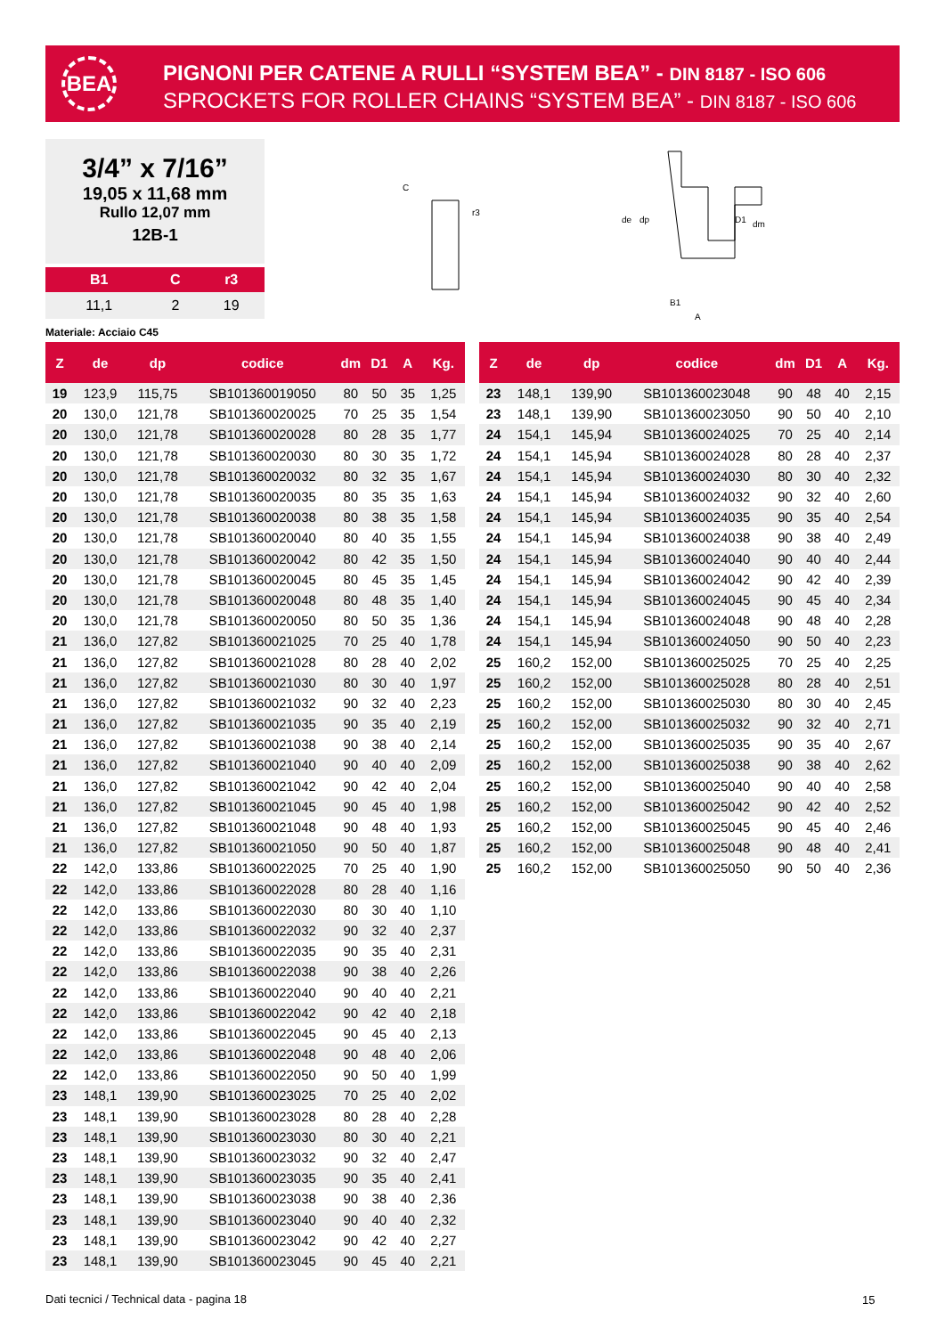BEA
PIGNONI PER CATENE A RULLI “SYSTEM BEA” - DIN 8187 - ISO 606
SPROCKETS FOR ROLLER CHAINS “SYSTEM BEA” - DIN 8187 - ISO 606
3/4” x 7/16”
19,05 x 11,68 mm
Rullo 12,07 mm
12B-1
| B1 | C | r3 |
| --- | --- | --- |
| 11,1 | 2 | 19 |
Materiale: Acciaio C45
C
r3
de
dp
D1
dm
B1
A
| Z | de | dp | codice | dm | D1 | A | Kg. |
| --- | --- | --- | --- | --- | --- | --- | --- |
| 19 | 123,9 | 115,75 | SB101360019050 | 80 | 50 | 35 | 1,25 |
| 20 | 130,0 | 121,78 | SB101360020025 | 70 | 25 | 35 | 1,54 |
| 20 | 130,0 | 121,78 | SB101360020028 | 80 | 28 | 35 | 1,77 |
| 20 | 130,0 | 121,78 | SB101360020030 | 80 | 30 | 35 | 1,72 |
| 20 | 130,0 | 121,78 | SB101360020032 | 80 | 32 | 35 | 1,67 |
| 20 | 130,0 | 121,78 | SB101360020035 | 80 | 35 | 35 | 1,63 |
| 20 | 130,0 | 121,78 | SB101360020038 | 80 | 38 | 35 | 1,58 |
| 20 | 130,0 | 121,78 | SB101360020040 | 80 | 40 | 35 | 1,55 |
| 20 | 130,0 | 121,78 | SB101360020042 | 80 | 42 | 35 | 1,50 |
| 20 | 130,0 | 121,78 | SB101360020045 | 80 | 45 | 35 | 1,45 |
| 20 | 130,0 | 121,78 | SB101360020048 | 80 | 48 | 35 | 1,40 |
| 20 | 130,0 | 121,78 | SB101360020050 | 80 | 50 | 35 | 1,36 |
| 21 | 136,0 | 127,82 | SB101360021025 | 70 | 25 | 40 | 1,78 |
| 21 | 136,0 | 127,82 | SB101360021028 | 80 | 28 | 40 | 2,02 |
| 21 | 136,0 | 127,82 | SB101360021030 | 80 | 30 | 40 | 1,97 |
| 21 | 136,0 | 127,82 | SB101360021032 | 90 | 32 | 40 | 2,23 |
| 21 | 136,0 | 127,82 | SB101360021035 | 90 | 35 | 40 | 2,19 |
| 21 | 136,0 | 127,82 | SB101360021038 | 90 | 38 | 40 | 2,14 |
| 21 | 136,0 | 127,82 | SB101360021040 | 90 | 40 | 40 | 2,09 |
| 21 | 136,0 | 127,82 | SB101360021042 | 90 | 42 | 40 | 2,04 |
| 21 | 136,0 | 127,82 | SB101360021045 | 90 | 45 | 40 | 1,98 |
| 21 | 136,0 | 127,82 | SB101360021048 | 90 | 48 | 40 | 1,93 |
| 21 | 136,0 | 127,82 | SB101360021050 | 90 | 50 | 40 | 1,87 |
| 22 | 142,0 | 133,86 | SB101360022025 | 70 | 25 | 40 | 1,90 |
| 22 | 142,0 | 133,86 | SB101360022028 | 80 | 28 | 40 | 1,16 |
| 22 | 142,0 | 133,86 | SB101360022030 | 80 | 30 | 40 | 1,10 |
| 22 | 142,0 | 133,86 | SB101360022032 | 90 | 32 | 40 | 2,37 |
| 22 | 142,0 | 133,86 | SB101360022035 | 90 | 35 | 40 | 2,31 |
| 22 | 142,0 | 133,86 | SB101360022038 | 90 | 38 | 40 | 2,26 |
| 22 | 142,0 | 133,86 | SB101360022040 | 90 | 40 | 40 | 2,21 |
| 22 | 142,0 | 133,86 | SB101360022042 | 90 | 42 | 40 | 2,18 |
| 22 | 142,0 | 133,86 | SB101360022045 | 90 | 45 | 40 | 2,13 |
| 22 | 142,0 | 133,86 | SB101360022048 | 90 | 48 | 40 | 2,06 |
| 22 | 142,0 | 133,86 | SB101360022050 | 90 | 50 | 40 | 1,99 |
| 23 | 148,1 | 139,90 | SB101360023025 | 70 | 25 | 40 | 2,02 |
| 23 | 148,1 | 139,90 | SB101360023028 | 80 | 28 | 40 | 2,28 |
| 23 | 148,1 | 139,90 | SB101360023030 | 80 | 30 | 40 | 2,21 |
| 23 | 148,1 | 139,90 | SB101360023032 | 90 | 32 | 40 | 2,47 |
| 23 | 148,1 | 139,90 | SB101360023035 | 90 | 35 | 40 | 2,41 |
| 23 | 148,1 | 139,90 | SB101360023038 | 90 | 38 | 40 | 2,36 |
| 23 | 148,1 | 139,90 | SB101360023040 | 90 | 40 | 40 | 2,32 |
| 23 | 148,1 | 139,90 | SB101360023042 | 90 | 42 | 40 | 2,27 |
| 23 | 148,1 | 139,90 | SB101360023045 | 90 | 45 | 40 | 2,21 |
| Z | de | dp | codice | dm | D1 | A | Kg. |
| --- | --- | --- | --- | --- | --- | --- | --- |
| 23 | 148,1 | 139,90 | SB101360023048 | 90 | 48 | 40 | 2,15 |
| 23 | 148,1 | 139,90 | SB101360023050 | 90 | 50 | 40 | 2,10 |
| 24 | 154,1 | 145,94 | SB101360024025 | 70 | 25 | 40 | 2,14 |
| 24 | 154,1 | 145,94 | SB101360024028 | 80 | 28 | 40 | 2,37 |
| 24 | 154,1 | 145,94 | SB101360024030 | 80 | 30 | 40 | 2,32 |
| 24 | 154,1 | 145,94 | SB101360024032 | 90 | 32 | 40 | 2,60 |
| 24 | 154,1 | 145,94 | SB101360024035 | 90 | 35 | 40 | 2,54 |
| 24 | 154,1 | 145,94 | SB101360024038 | 90 | 38 | 40 | 2,49 |
| 24 | 154,1 | 145,94 | SB101360024040 | 90 | 40 | 40 | 2,44 |
| 24 | 154,1 | 145,94 | SB101360024042 | 90 | 42 | 40 | 2,39 |
| 24 | 154,1 | 145,94 | SB101360024045 | 90 | 45 | 40 | 2,34 |
| 24 | 154,1 | 145,94 | SB101360024048 | 90 | 48 | 40 | 2,28 |
| 24 | 154,1 | 145,94 | SB101360024050 | 90 | 50 | 40 | 2,23 |
| 25 | 160,2 | 152,00 | SB101360025025 | 70 | 25 | 40 | 2,25 |
| 25 | 160,2 | 152,00 | SB101360025028 | 80 | 28 | 40 | 2,51 |
| 25 | 160,2 | 152,00 | SB101360025030 | 80 | 30 | 40 | 2,45 |
| 25 | 160,2 | 152,00 | SB101360025032 | 90 | 32 | 40 | 2,71 |
| 25 | 160,2 | 152,00 | SB101360025035 | 90 | 35 | 40 | 2,67 |
| 25 | 160,2 | 152,00 | SB101360025038 | 90 | 38 | 40 | 2,62 |
| 25 | 160,2 | 152,00 | SB101360025040 | 90 | 40 | 40 | 2,58 |
| 25 | 160,2 | 152,00 | SB101360025042 | 90 | 42 | 40 | 2,52 |
| 25 | 160,2 | 152,00 | SB101360025045 | 90 | 45 | 40 | 2,46 |
| 25 | 160,2 | 152,00 | SB101360025048 | 90 | 48 | 40 | 2,41 |
| 25 | 160,2 | 152,00 | SB101360025050 | 90 | 50 | 40 | 2,36 |
Dati tecnici / Technical data - pagina 18
15